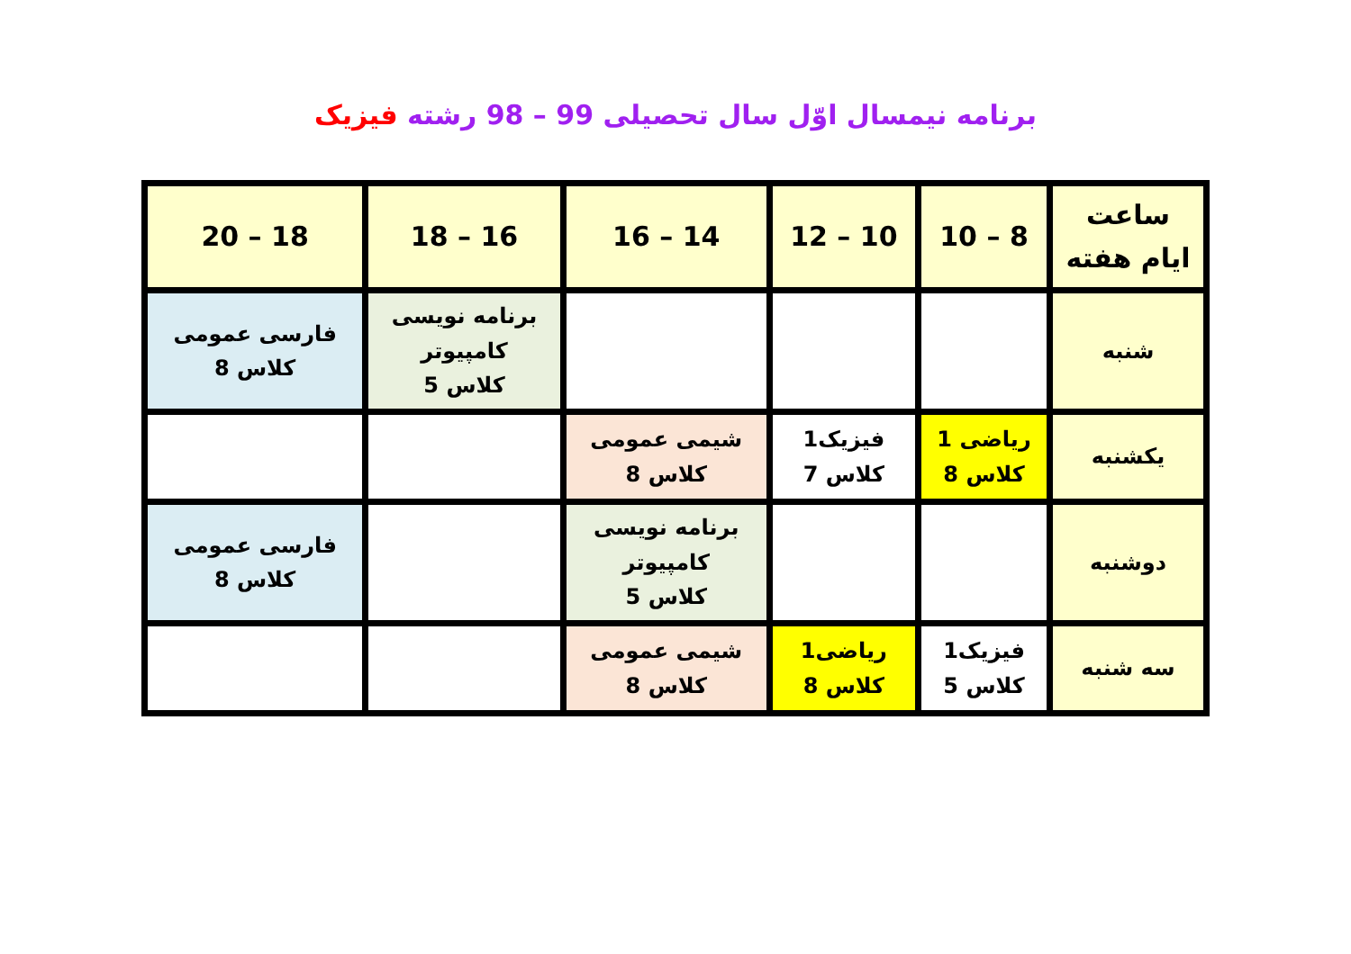برنامه نیمسال اوّل سال تحصیلی 99 – 98 رشته فیزیک
| ساعت ایام هفته | 8 – 10 | 10 – 12 | 14 – 16 | 16 – 18 | 18 – 20 |
| --- | --- | --- | --- | --- | --- |
| شنبه | | | | برنامه نویسی کامپیوتر کلاس 5 | فارسی عمومی کلاس 8 |
| یکشنبه | ریاضی 1 کلاس 8 | فیزیک1 کلاس 7 | شیمی عمومی کلاس 8 | | |
| دوشنبه | | | برنامه نویسی کامپیوتر کلاس 5 | | فارسی عمومی کلاس 8 |
| سه شنبه | فیزیک1 کلاس 5 | ریاضی1 کلاس 8 | شیمی عمومی کلاس 8 | | |